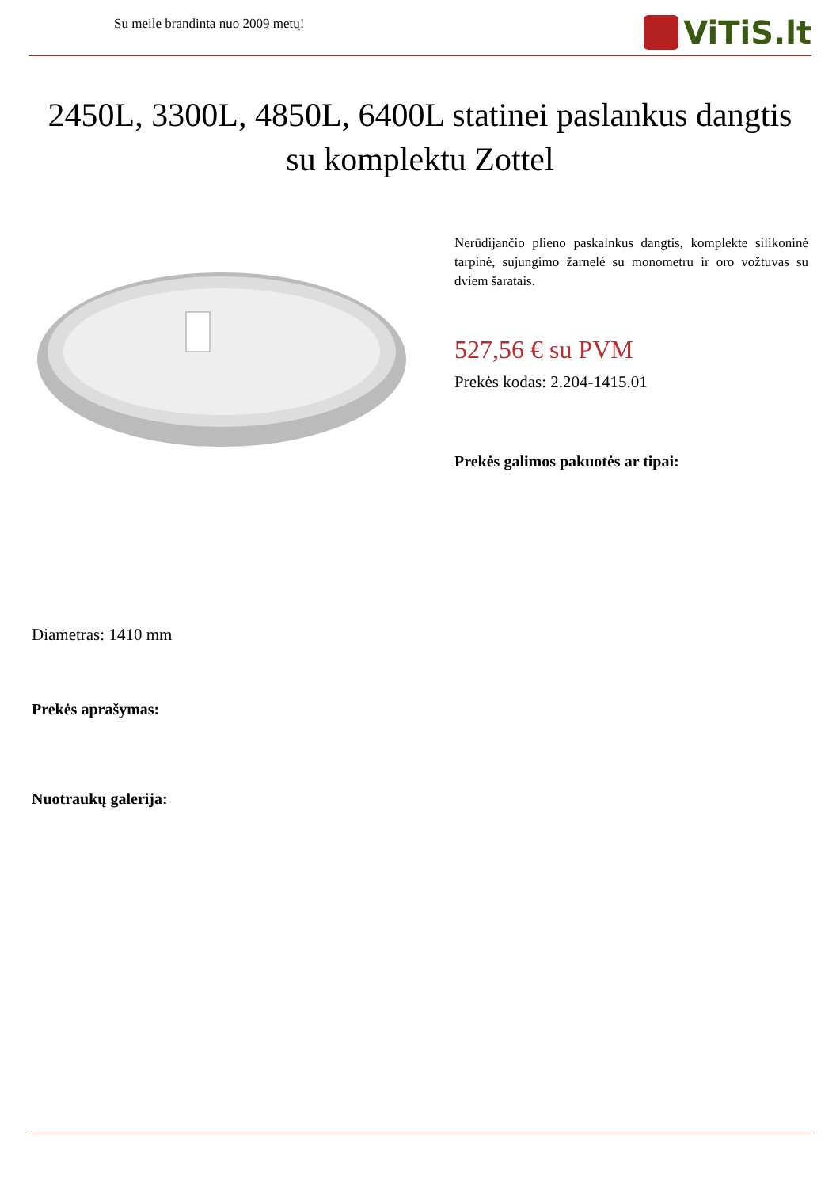Su meile brandinta nuo 2009 metų!
ViTiS.lt
2450L, 3300L, 4850L, 6400L statinei paslankus dangtis su komplektu Zottel
Nerūdijančio plieno paskalnkus dangtis, komplekte silikoninė tarpinė, sujungimo žarnelė su monometru ir oro vožtuvas su dviem šaratais.
527,56 € su PVM
Prekės kodas: 2.204-1415.01
Prekės galimos pakuotės ar tipai:
Diametras: 1410 mm
Prekės aprašymas:
Nuotraukų galerija: